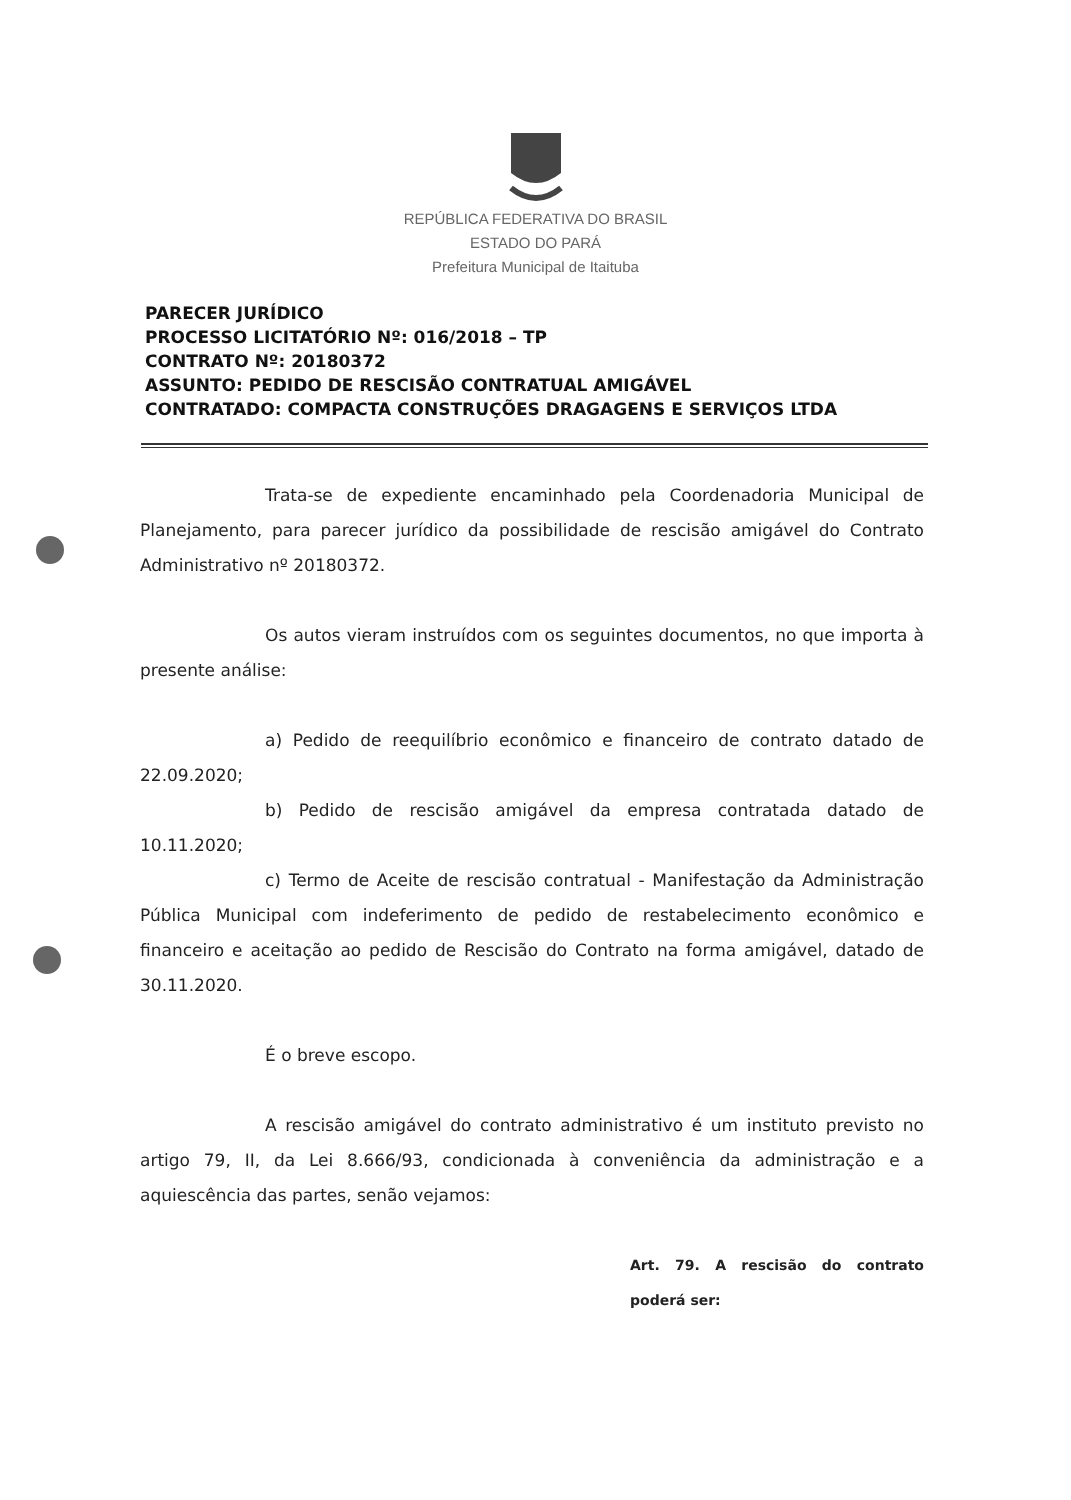REPÚBLICA FEDERATIVA DO BRASIL
ESTADO DO PARÁ
Prefeitura Municipal de Itaituba
PARECER JURÍDICO
PROCESSO LICITATÓRIO Nº: 016/2018 – TP
CONTRATO Nº: 20180372
ASSUNTO: PEDIDO DE RESCISÃO CONTRATUAL AMIGÁVEL
CONTRATADO: COMPACTA CONSTRUÇÕES DRAGAGENS E SERVIÇOS LTDA
Trata-se de expediente encaminhado pela Coordenadoria Municipal de Planejamento, para parecer jurídico da possibilidade de rescisão amigável do Contrato Administrativo nº 20180372.
Os autos vieram instruídos com os seguintes documentos, no que importa à presente análise:
a) Pedido de reequilíbrio econômico e financeiro de contrato datado de 22.09.2020;
b) Pedido de rescisão amigável da empresa contratada datado de 10.11.2020;
c) Termo de Aceite de rescisão contratual - Manifestação da Administração Pública Municipal com indeferimento de pedido de restabelecimento econômico e financeiro e aceitação ao pedido de Rescisão do Contrato na forma amigável, datado de 30.11.2020.
É o breve escopo.
A rescisão amigável do contrato administrativo é um instituto previsto no artigo 79, II, da Lei 8.666/93, condicionada à conveniência da administração e a aquiescência das partes, senão vejamos:
Art. 79. A rescisão do contrato poderá ser: